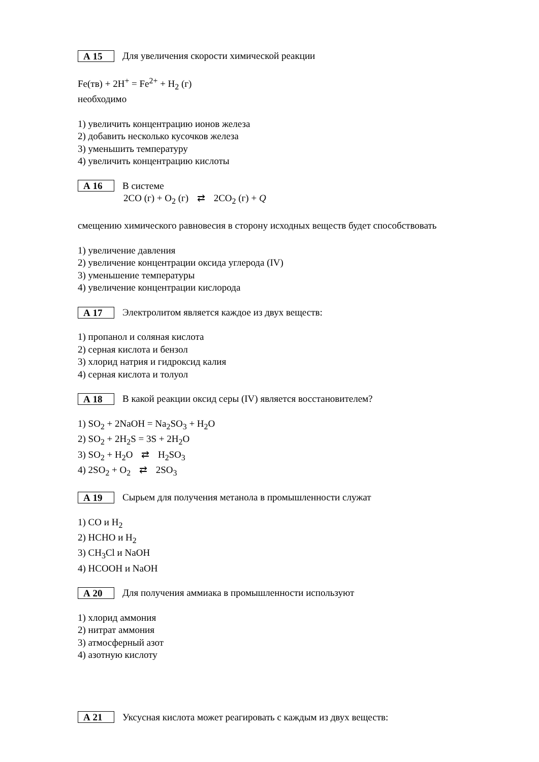А 15 Для увеличения скорости химической реакции
Fe(тв) + 2H<sup>+</sup> = Fe<sup>2+</sup> + H<sub>2</sub> (г)
необходимо
1) увеличить концентрацию ионов железа
2) добавить несколько кусочков железа
3) уменьшить температуру
4) увеличить концентрацию кислоты
А 16 В системе
2CO (г) + O<sub>2</sub> (г) ⇄ 2CO<sub>2</sub> (г) + Q
смещению химического равновесия в сторону исходных веществ будет способствовать
1) увеличение давления
2) увеличение концентрации оксида углерода (IV)
3) уменьшение температуры
4) увеличение концентрации кислорода
А 17 Электролитом является каждое из двух веществ:
1) пропанол и соляная кислота
2) серная кислота и бензол
3) хлорид натрия и гидроксид калия
4) серная кислота и толуол
А 18 В какой реакции оксид серы (IV) является восстановителем?
1) SO<sub>2</sub> + 2NaOH = Na<sub>2</sub>SO<sub>3</sub> + H<sub>2</sub>O
2) SO<sub>2</sub> + 2H<sub>2</sub>S = 3S + 2H<sub>2</sub>O
3) SO<sub>2</sub> + H<sub>2</sub>O ⇄ H<sub>2</sub>SO<sub>3</sub>
4) 2SO<sub>2</sub> + O<sub>2</sub> ⇄ 2SO<sub>3</sub>
А 19 Сырьем для получения метанола в промышленности служат
1) CO и H<sub>2</sub>
2) HCHO и H<sub>2</sub>
3) CH<sub>3</sub>Cl и NaOH
4) HCOOH и NaOH
А 20 Для получения аммиака в промышленности используют
1) хлорид аммония
2) нитрат аммония
3) атмосферный азот
4) азотную кислоту
А 21 Уксусная кислота может реагировать с каждым из двух веществ: